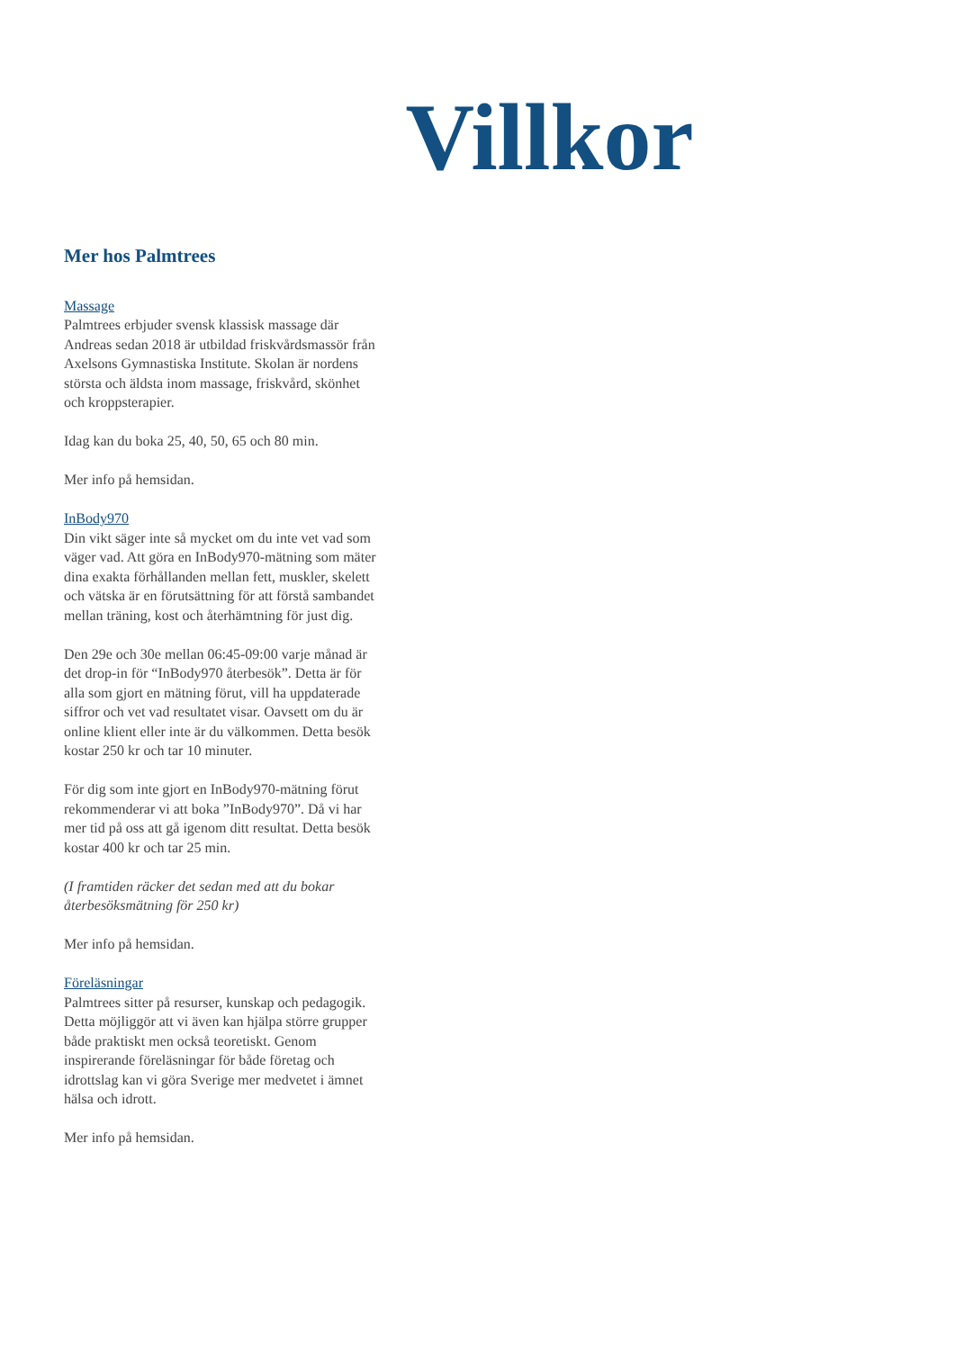Villkor
Mer hos Palmtrees
Massage
Palmtrees erbjuder svensk klassisk massage där Andreas sedan 2018 är utbildad friskvårdsmassör från Axelsons Gymnastiska Institute. Skolan är nordens största och äldsta inom massage, friskvård, skönhet och kroppsterapier.
Idag kan du boka 25, 40, 50, 65 och 80 min.
Mer info på hemsidan.
InBody970
Din vikt säger inte så mycket om du inte vet vad som väger vad. Att göra en InBody970-mätning som mäter dina exakta förhållanden mellan fett, muskler, skelett och vätska är en förutsättning för att förstå sambandet mellan träning, kost och återhämtning för just dig.
Den 29e och 30e mellan 06:45-09:00 varje månad är det drop-in för “InBody970 återbesök”. Detta är för alla som gjort en mätning förut, vill ha uppdaterade siffror och vet vad resultatet visar. Oavsett om du är online klient eller inte är du välkommen. Detta besök kostar 250 kr och tar 10 minuter.
För dig som inte gjort en InBody970-mätning förut rekommenderar vi att boka ”InBody970”. Då vi har mer tid på oss att gå igenom ditt resultat. Detta besök kostar 400 kr och tar 25 min.
(I framtiden räcker det sedan med att du bokar återbesöksmätning för 250 kr)
Mer info på hemsidan.
Föreläsningar
Palmtrees sitter på resurser, kunskap och pedagogik. Detta möjliggör att vi även kan hjälpa större grupper både praktiskt men också teoretiskt. Genom inspirerande föreläsningar för både företag och idrottslag kan vi göra Sverige mer medvetet i ämnet hälsa och idrott.
Mer info på hemsidan.